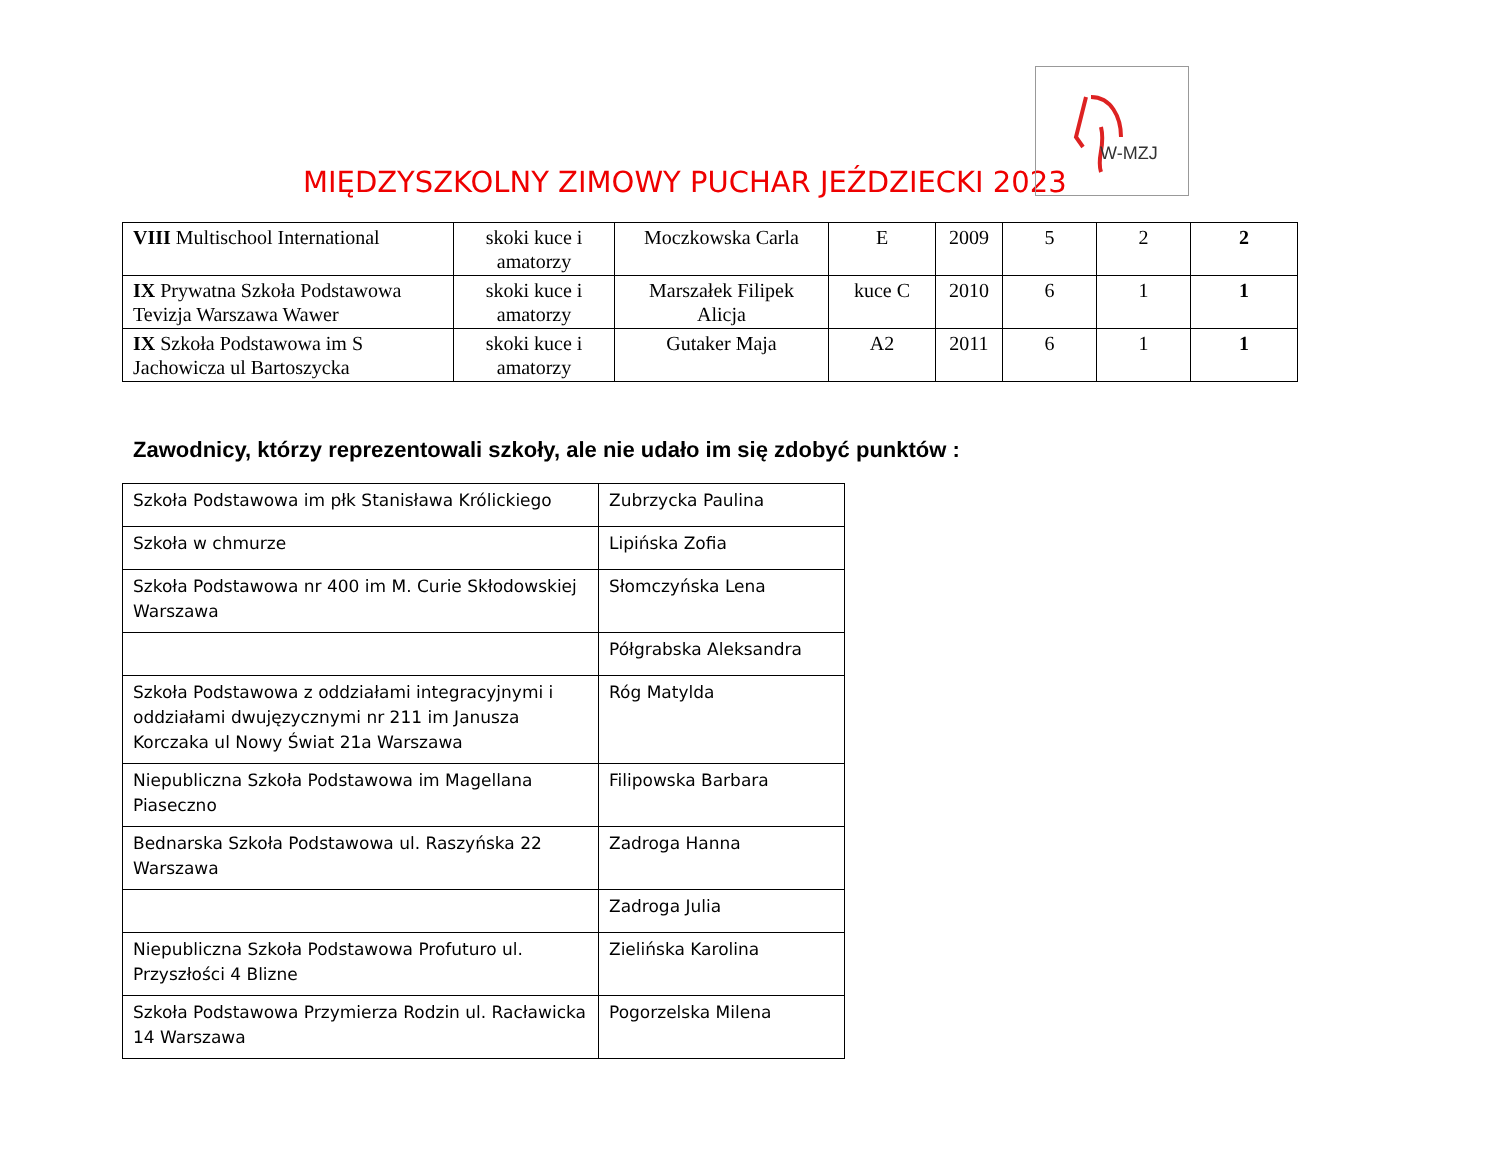MIĘDZYSZKOLNY ZIMOWY PUCHAR JEŹDZIECKI 2023
W-MZJ
| VIII Multischool International | skoki kuce i amatorzy | Moczkowska Carla | E | 2009 | 5 | 2 | 2 |
| IX Prywatna Szkoła Podstawowa Tevizja Warszawa Wawer | skoki kuce i amatorzy | Marszałek Filipek Alicja | kuce C | 2010 | 6 | 1 | 1 |
| IX Szkoła Podstawowa im S Jachowicza ul Bartoszycka | skoki kuce i amatorzy | Gutaker Maja | A2 | 2011 | 6 | 1 | 1 |
Zawodnicy, którzy reprezentowali szkoły, ale nie udało im się zdobyć punktów :
| Szkoła Podstawowa im płk Stanisława Królickiego | Zubrzycka Paulina |
| Szkoła w chmurze | Lipińska Zofia |
| Szkoła Podstawowa nr 400 im M. Curie Skłodowskiej Warszawa | Słomczyńska Lena |
| | Półgrabska Aleksandra |
| Szkoła Podstawowa z oddziałami integracyjnymi i oddziałami dwujęzycznymi nr 211 im Janusza Korczaka ul Nowy Świat 21a Warszawa | Róg Matylda |
| Niepubliczna Szkoła Podstawowa im Magellana Piaseczno | Filipowska Barbara |
| Bednarska Szkoła Podstawowa ul. Raszyńska 22 Warszawa | Zadroga Hanna |
| | Zadroga Julia |
| Niepubliczna Szkoła Podstawowa Profuturo ul. Przyszłości 4 Blizne | Zielińska Karolina |
| Szkoła Podstawowa Przymierza Rodzin ul. Racławicka 14 Warszawa | Pogorzelska Milena |